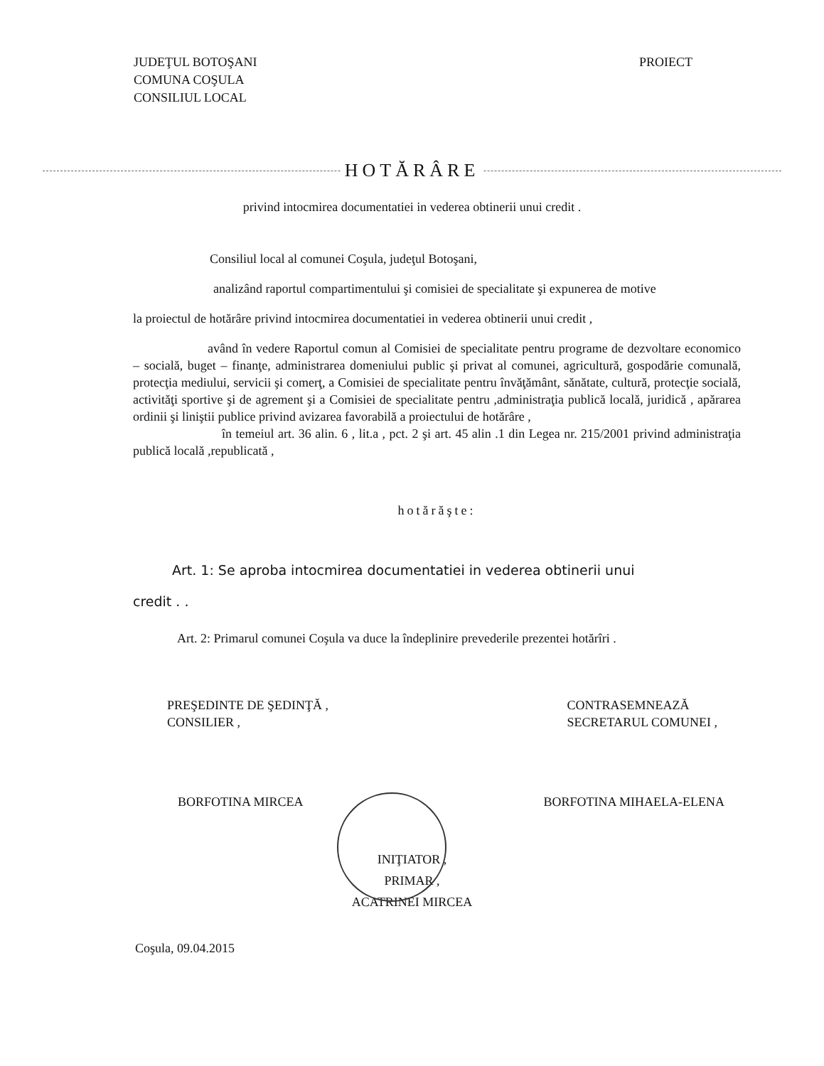JUDEŢUL BOTOŞANI
COMUNA COŞULA
CONSILIUL LOCAL
PROIECT
HOTĂRÂRE
privind intocmirea documentatiei in vederea obtinerii unui credit .
Consiliul local al comunei Coşula, judeţul Botoşani,
analizând raportul compartimentului şi comisiei de specialitate şi expunerea de motive
la proiectul de hotărâre privind intocmirea documentatiei in vederea obtinerii unui credit ,
având în vedere Raportul comun al Comisiei de specialitate pentru programe de dezvoltare economico – socială, buget – finanţe, administrarea domeniului public şi privat al comunei, agricultură, gospodărie comunală, protecţia mediului, servicii şi comerţ, a Comisiei de specialitate pentru învăţământ, sănătate, cultură, protecţie socială, activităţi sportive şi de agrement şi a Comisiei de specialitate pentru ,administraţia publică locală, juridică , apărarea ordinii şi liniştii publice privind avizarea favorabilă a proiectului de hotărâre ,
în temeiul art. 36 alin. 6 , lit.a , pct. 2 şi art. 45 alin .1 din Legea nr. 215/2001 privind administraţia publică locală ,republicată ,
hotărăşte:
Art. 1: Se aproba intocmirea documentatiei in vederea obtinerii unui
credit . .
Art. 2: Primarul comunei Coşula va duce la îndeplinire prevederile prezentei hotărîri .
PREŞEDINTE DE ŞEDINŢĂ ,
CONSILIER ,
CONTRASEMNEAZĂ
SECRETARUL COMUNEI ,
BORFOTINA MIRCEA BORFOTINA MIHAELA-ELENA
INIŢIATOR ,
PRIMAR ,
ACATRINEI MIRCEA
Coşula, 09.04.2015